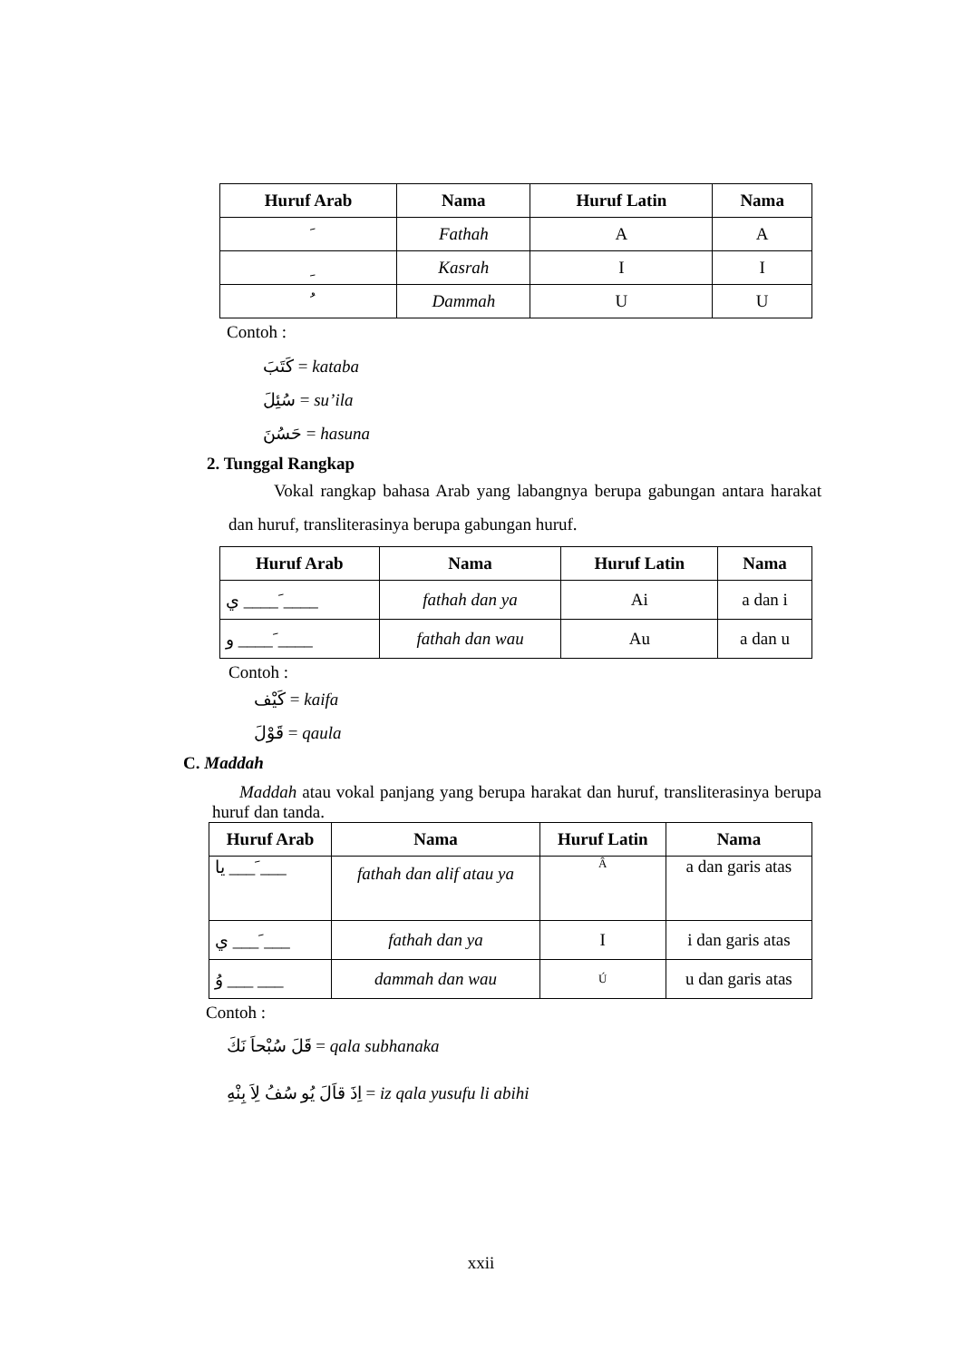| Huruf Arab | Nama | Huruf Latin | Nama |
| --- | --- | --- | --- |
| َ | Fathah | A | A |
| ِ | Kasrah | I | I |
| ُ | Dammah | U | U |
Contoh :
كَتَبَ = kataba
سُئِلَ = su’ila
حَسُنَ = hasuna
2. Tunggal Rangkap
Vokal rangkap bahasa Arab yang labangnya berupa gabungan antara harakat dan huruf, transliterasinya berupa gabungan huruf.
| Huruf Arab | Nama | Huruf Latin | Nama |
| --- | --- | --- | --- |
| ي ____ َ____ | fathah dan ya | Ai | a dan i |
| و ____ َ____ | fathah dan wau | Au | a dan u |
Contoh :
كَيْف = kaifa
قَوْلَ = qaula
C. Maddah
Maddah atau vokal panjang yang berupa harakat dan huruf, transliterasinya berupa huruf dan tanda.
| Huruf Arab | Nama | Huruf Latin | Nama |
| --- | --- | --- | --- |
| يا ___ َ___ | fathah dan alif atau ya | Â | a dan garis atas |
| ي ___ َ___ | fathah dan ya | I | i dan garis atas |
| وُ ___ ___ | dammah dan wau | Ú | u dan garis atas |
Contoh :
قَلَ سُبْحاَ نَكَ = qala subhanaka
اِذَ قاَلَ يُو سُفُ لِاَ بِنْهِ = iz qala yusufu li abihi
xxii